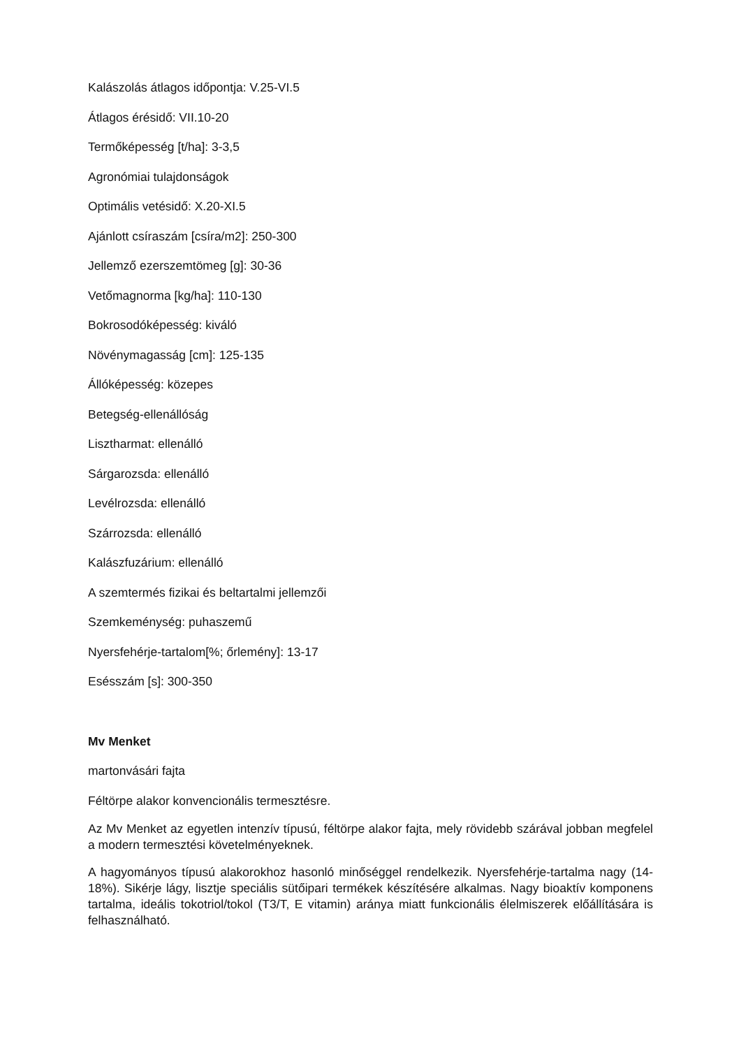Kalászolás átlagos időpontja: V.25-VI.5
Átlagos érésidő: VII.10-20
Termőképesség [t/ha]: 3-3,5
Agronómiai tulajdonságok
Optimális vetésidő: X.20-XI.5
Ajánlott csíraszám [csíra/m2]: 250-300
Jellemző ezerszemtömeg [g]: 30-36
Vetőmagnorma [kg/ha]: 110-130
Bokrosodóképesség: kiváló
Növénymagasság [cm]: 125-135
Állóképesség: közepes
Betegség-ellenállóság
Lisztharmat: ellenálló
Sárgarozsda: ellenálló
Levélrozsda: ellenálló
Szárrozsda: ellenálló
Kalászfuzárium: ellenálló
A szemtermés fizikai és beltartalmi jellemzői
Szemkeménység: puhaszemű
Nyersfehérje-tartalom[%; őrlemény]: 13-17
Esésszám [s]: 300-350
Mv Menket
martonvásári fajta
Féltörpe alakor konvencionális termesztésre.
Az Mv Menket az egyetlen intenzív típusú, féltörpe alakor fajta, mely rövidebb szárával jobban megfelel a modern termesztési követelményeknek.
A hagyományos típusú alakorokhoz hasonló minőséggel rendelkezik. Nyersfehérje-tartalma nagy (14-18%). Sikérje lágy, lisztje speciális sütőipari termékek készítésére alkalmas. Nagy bioaktív komponens tartalma, ideális tokotriol/tokol (T3/T, E vitamin) aránya miatt funkcionális élelmiszerek előállítására is felhasználható.